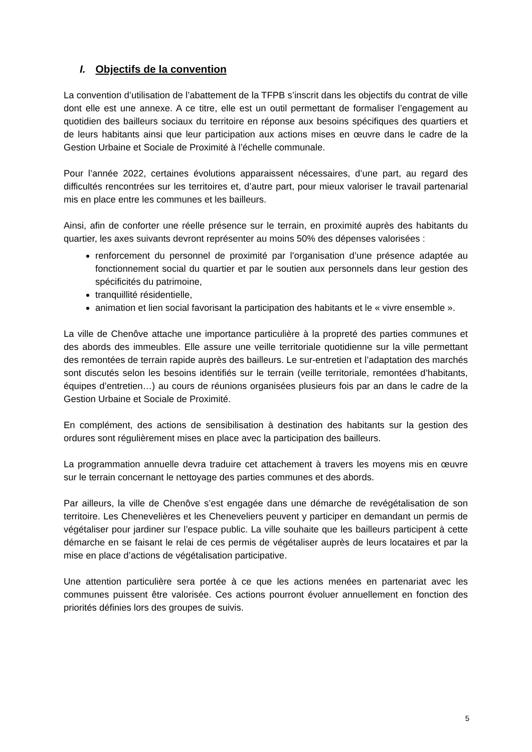I. Objectifs de la convention
La convention d’utilisation de l’abattement de la TFPB s’inscrit dans les objectifs du contrat de ville dont elle est une annexe. A ce titre, elle est un outil permettant de formaliser l’engagement au quotidien des bailleurs sociaux du territoire en réponse aux besoins spécifiques des quartiers et de leurs habitants ainsi que leur participation aux actions mises en œuvre dans le cadre de la Gestion Urbaine et Sociale de Proximité à l’échelle communale.
Pour l’année 2022, certaines évolutions apparaissent nécessaires, d’une part, au regard des difficultés rencontrées sur les territoires et, d’autre part, pour mieux valoriser le travail partenarial mis en place entre les communes et les bailleurs.
Ainsi, afin de conforter une réelle présence sur le terrain, en proximité auprès des habitants du quartier, les axes suivants devront représenter au moins 50% des dépenses valorisées :
renforcement du personnel de proximité par l’organisation d’une présence adaptée au fonctionnement social du quartier et par le soutien aux personnels dans leur gestion des spécificités du patrimoine,
tranquillité résidentielle,
animation et lien social favorisant la participation des habitants et le « vivre ensemble ».
La ville de Chenôve attache une importance particulière à la propreté des parties communes et des abords des immeubles. Elle assure une veille territoriale quotidienne sur la ville permettant des remontées de terrain rapide auprès des bailleurs. Le sur-entretien et l’adaptation des marchés sont discutés selon les besoins identifiés sur le terrain (veille territoriale, remontées d’habitants, équipes d’entretien…) au cours de réunions organisées plusieurs fois par an dans le cadre de la Gestion Urbaine et Sociale de Proximité.
En complément, des actions de sensibilisation à destination des habitants sur la gestion des ordures sont régulièrement mises en place avec la participation des bailleurs.
La programmation annuelle devra traduire cet attachement à travers les moyens mis en œuvre sur le terrain concernant le nettoyage des parties communes et des abords.
Par ailleurs, la ville de Chenôve s’est engagée dans une démarche de revégétalisation de son territoire. Les Chenevelières et les Cheneveliers peuvent y participer en demandant un permis de végétaliser pour jardiner sur l’espace public. La ville souhaite que les bailleurs participent à cette démarche en se faisant le relai de ces permis de végétaliser auprès de leurs locataires et par la mise en place d’actions de végétalisation participative.
Une attention particulière sera portée à ce que les actions menées en partenariat avec les communes puissent être valorisée. Ces actions pourront évoluer annuellement en fonction des priorités définies lors des groupes de suivis.
5